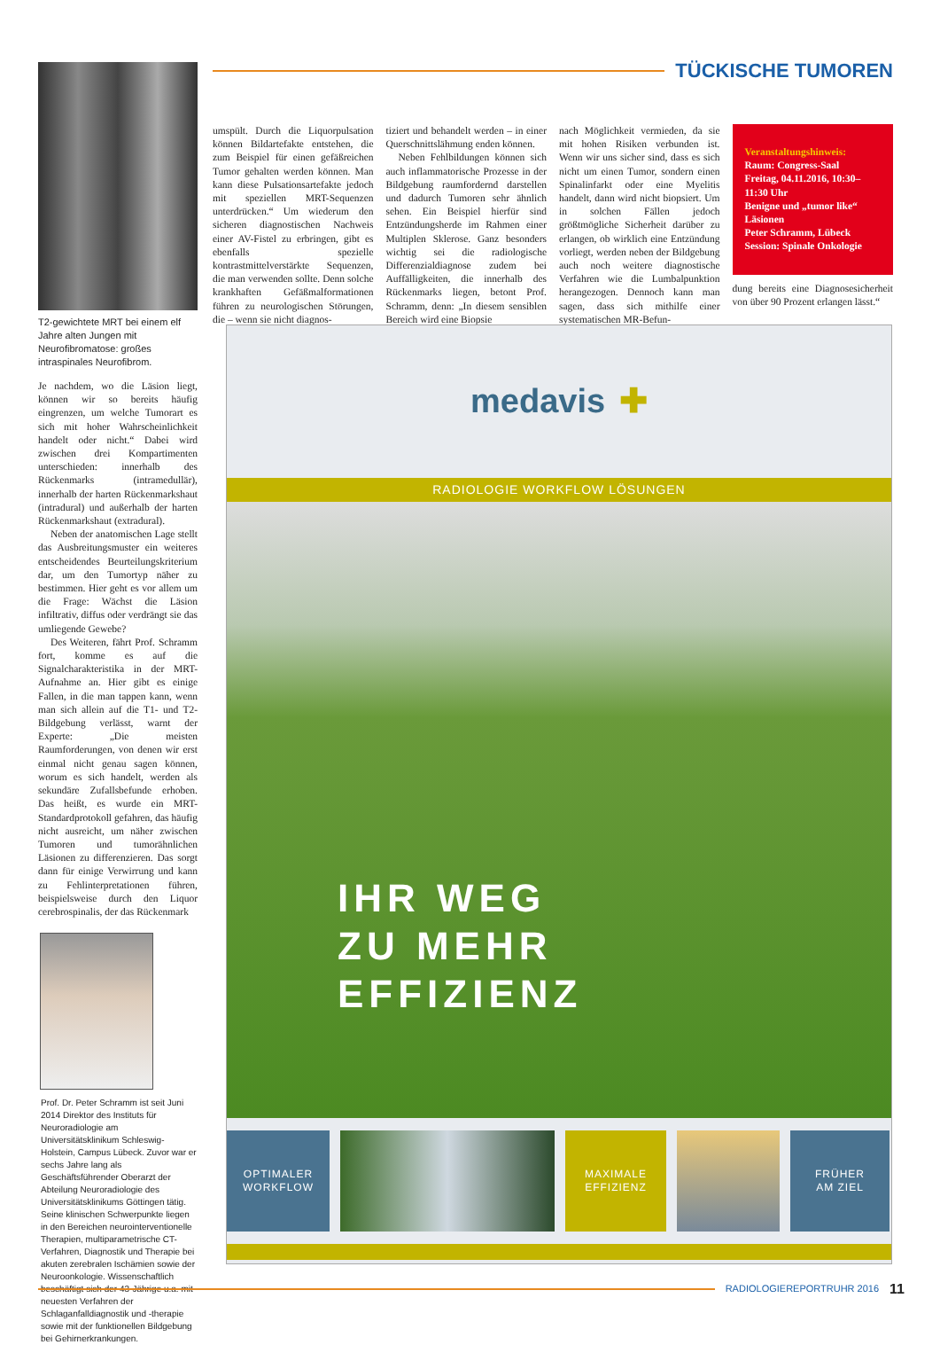T2-gewichtete MRT bei einem elf Jahre alten Jungen mit Neurofibromatose: großes intraspinales Neurofibrom.
Je nachdem, wo die Läsion liegt, können wir so bereits häufig eingrenzen, um welche Tumorart es sich mit hoher Wahrscheinlichkeit handelt oder nicht.“ Dabei wird zwischen drei Kompartimenten unterschieden: innerhalb des Rückenmarks (intramedullär), innerhalb der harten Rückenmarkshaut (intradural) und außerhalb der harten Rückenmarkshaut (extradural).
Neben der anatomischen Lage stellt das Ausbreitungsmuster ein weiteres entscheidendes Beurteilungskriterium dar, um den Tumortyp näher zu bestimmen. Hier geht es vor allem um die Frage: Wächst die Läsion infiltrativ, diffus oder verdrängt sie das umliegende Gewebe?
Des Weiteren, fährt Prof. Schramm fort, komme es auf die Signalcharakteristika in der MRT-Aufnahme an. Hier gibt es einige Fallen, in die man tappen kann, wenn man sich allein auf die T1- und T2-Bildgebung verlässt, warnt der Experte: „Die meisten Raumforderungen, von denen wir erst einmal nicht genau sagen können, worum es sich handelt, werden als sekundäre Zufallsbefunde erhoben. Das heißt, es wurde ein MRT-Standardprotokoll gefahren, das häufig nicht ausreicht, um näher zwischen Tumoren und tumorähnlichen Läsionen zu differenzieren. Das sorgt dann für einige Verwirrung und kann zu Fehlinterpretationen führen, beispielsweise durch den Liquor cerebrospinalis, der das Rückenmark
Prof. Dr. Peter Schramm ist seit Juni 2014 Direktor des Instituts für Neuroradiologie am Universitätsklinikum Schleswig-Holstein, Campus Lübeck. Zuvor war er sechs Jahre lang als Geschäftsführender Oberarzt der Abteilung Neuroradiologie des Universitätsklinikums Göttingen tätig. Seine klinischen Schwerpunkte liegen in den Bereichen neurointerventionelle Therapien, multiparametrische CT-Verfahren, Diagnostik und Therapie bei akuten zerebralen Ischämien sowie der Neuroonkologie. Wissenschaftlich beschäftigt sich der 43-Jährige u.a. mit neuesten Verfahren der Schlaganfalldiagnostik und -therapie sowie mit der funktionellen Bildgebung bei Gehirnerkrankungen.
TÜCKISCHE TUMOREN
umspült. Durch die Liquorpulsation können Bildartefakte entstehen, die zum Beispiel für einen gefäßreichen Tumor gehalten werden können. Man kann diese Pulsationsartefakte jedoch mit speziellen MRT-Sequenzen unterdrücken.“ Um wiederum den sicheren diagnostischen Nachweis einer AV-Fistel zu erbringen, gibt es ebenfalls spezielle kontrastmittelverstärkte Sequenzen, die man verwenden sollte. Denn solche krankhaften Gefäßmalformationen führen zu neurologischen Störungen, die – wenn sie nicht diagnos-
tiziert und behandelt werden – in einer Querschnittslähmung enden können.
Neben Fehlbildungen können sich auch inflammatorische Prozesse in der Bildgebung raumfordernd darstellen und dadurch Tumoren sehr ähnlich sehen. Ein Beispiel hierfür sind Entzündungsherde im Rahmen einer Multiplen Sklerose. Ganz besonders wichtig sei die radiologische Differenzialdiagnose zudem bei Auffälligkeiten, die innerhalb des Rückenmarks liegen, betont Prof. Schramm, denn: „In diesem sensiblen Bereich wird eine Biopsie
nach Möglichkeit vermieden, da sie mit hohen Risiken verbunden ist. Wenn wir uns sicher sind, dass es sich nicht um einen Tumor, sondern einen Spinalinfarkt oder eine Myelitis handelt, dann wird nicht biopsiert. Um in solchen Fällen jedoch größtmögliche Sicherheit darüber zu erlangen, ob wirklich eine Entzündung vorliegt, werden neben der Bildgebung auch noch weitere diagnostische Verfahren wie die Lumbalpunktion herangezogen. Dennoch kann man sagen, dass sich mithilfe einer systematischen MR-Befun-
Veranstaltungshinweis:
Raum: Congress-Saal
Freitag, 04.11.2016, 10:30–11:30 Uhr
Benigne und „tumor like“ Läsionen
Peter Schramm, Lübeck
Session: Spinale Onkologie
dung bereits eine Diagnosesicherheit von über 90 Prozent erlangen lässt.“
medavis ✚
RADIOLOGIE WORKFLOW LÖSUNGEN
IHR WEG
ZU MEHR
EFFIZIENZ
OPTIMALER
WORKFLOW
MAXIMALE
EFFIZIENZ
FRÜHER
AM ZIEL
RADIOLOGIEREPORTRUHR 2016 11